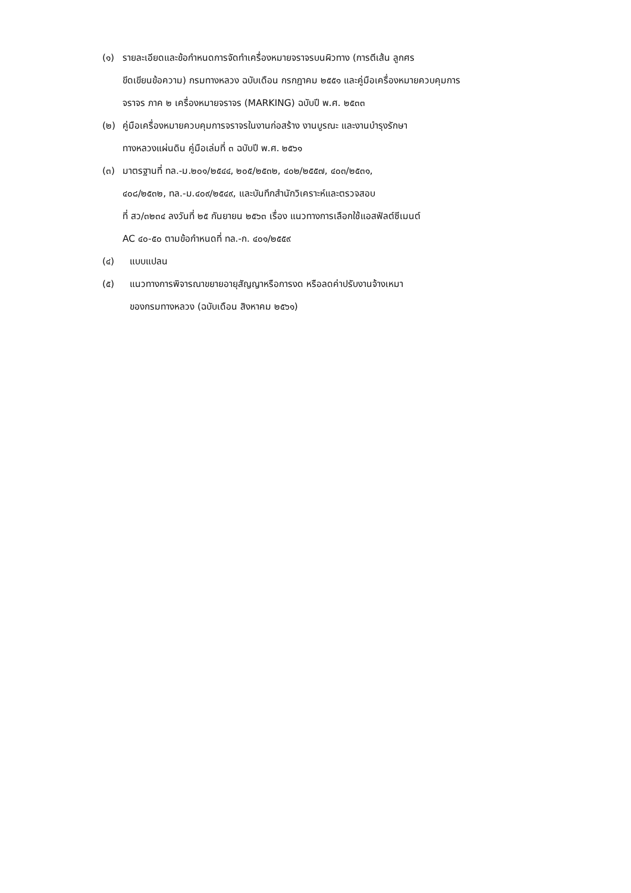(๑) รายละเอียดและข้อกำหนดการจัดทำเครื่องหมายจราจรบนผิวทาง (การตีเส้น ลูกศร
ขีดเขียนข้อความ) กรมทางหลวง ฉบับเดือน กรกฎาคม ๒๕๕๑ และคู่มือเครื่องหมายควบคุมการ
จราจร ภาค ๒ เครื่องหมายจราจร (MARKING) ฉบับปี พ.ศ. ๒๕๓๓
(๒) คู่มือเครื่องหมายควบคุมการจราจรในงานก่อสร้าง งานบูรณะ และงานบำรุงรักษา
ทางหลวงแผ่นดิน คู่มือเล่มที่ ๓ ฉบับปี พ.ศ. ๒๕๖๑
(๓) มาตรฐานที่ ทล.-ม.๒๐๑/๒๕๔๔, ๒๐๕/๒๕๓๒, ๔๐๒/๒๕๕๗, ๔๐๓/๒๕๓๑,
๔๐๘/๒๕๓๒, ทล.-ม.๔๐๙/๒๕๔๙, และบันทึกสำนักวิเคราะห์และตรวจสอบ
ที่ สว/๓๒๓๔ ลงวันที่ ๒๕ กันยายน ๒๕๖๓ เรื่อง แนวทางการเลือกใช้แอสฟัลต์ซีเมนต์
AC ๔๐-๕๐ ตามข้อกำหนดที่ ทล.-ก. ๔๐๑/๒๕๕๙
(๔) แบบแปลน
(๕) แนวทางการพิจารณาขยายอายุสัญญาหรือการงด หรือลดค่าปรับงานจ้างเหมา
ของกรมทางหลวง (ฉบับเดือน สิงหาคม ๒๕๖๑)